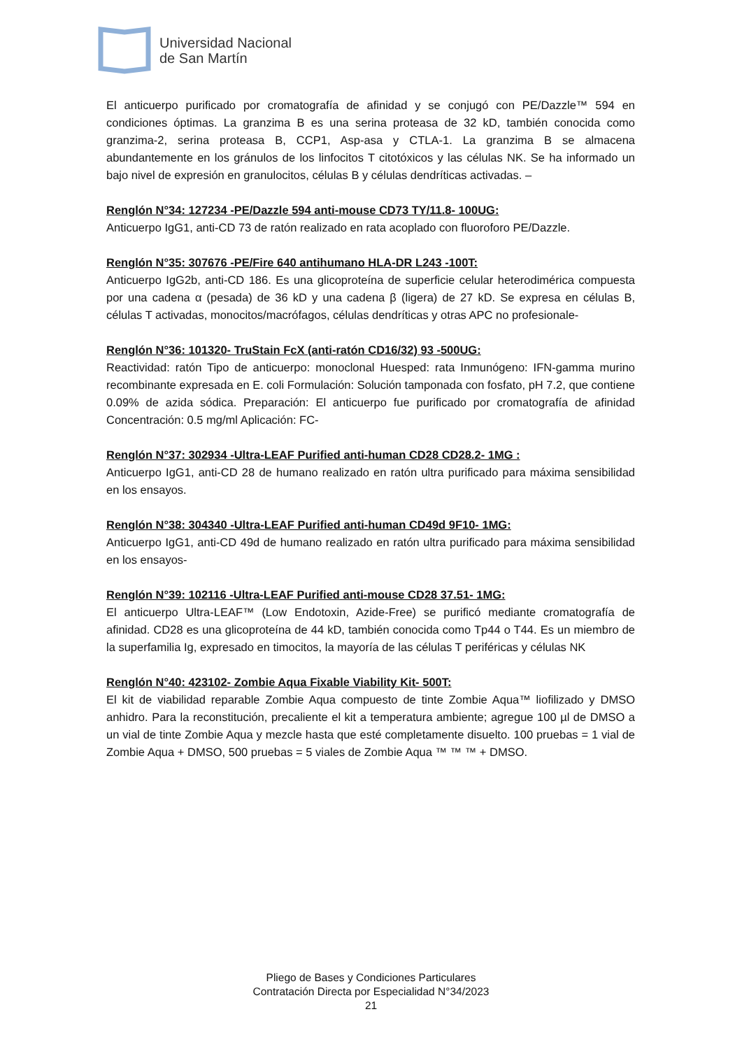Universidad Nacional
de San Martín
El anticuerpo purificado por cromatografía de afinidad y se conjugó con PE/Dazzle™ 594 en condiciones óptimas. La granzima B es una serina proteasa de 32 kD, también conocida como granzima-2, serina proteasa B, CCP1, Asp-asa y CTLA-1. La granzima B se almacena abundantemente en los gránulos de los linfocitos T citotóxicos y las células NK. Se ha informado un bajo nivel de expresión en granulocitos, células B y células dendríticas activadas. –
Renglón N°34: 127234 -PE/Dazzle 594 anti-mouse CD73 TY/11.8- 100UG:
Anticuerpo IgG1, anti-CD 73 de ratón realizado en rata acoplado con fluoroforo PE/Dazzle.
Renglón N°35: 307676 -PE/Fire 640 antihumano HLA-DR L243 -100T:
Anticuerpo IgG2b, anti-CD 186. Es una glicoproteína de superficie celular heterodimérica compuesta por una cadena α (pesada) de 36 kD y una cadena β (ligera) de 27 kD. Se expresa en células B, células T activadas, monocitos/macrófagos, células dendríticas y otras APC no profesionale-
Renglón N°36: 101320- TruStain FcX (anti-ratón CD16/32) 93 -500UG:
Reactividad: ratón Tipo de anticuerpo: monoclonal Huesped: rata Inmunógeno: IFN-gamma murino recombinante expresada en E. coli Formulación: Solución tamponada con fosfato, pH 7.2, que contiene 0.09% de azida sódica. Preparación: El anticuerpo fue purificado por cromatografía de afinidad Concentración: 0.5 mg/ml Aplicación: FC-
Renglón N°37: 302934 -Ultra-LEAF Purified anti-human CD28 CD28.2- 1MG :
Anticuerpo IgG1, anti-CD 28 de humano realizado en ratón ultra purificado para máxima sensibilidad en los ensayos.
Renglón N°38: 304340 -Ultra-LEAF Purified anti-human CD49d 9F10- 1MG:
Anticuerpo IgG1, anti-CD 49d de humano realizado en ratón ultra purificado para máxima sensibilidad en los ensayos-
Renglón N°39: 102116 -Ultra-LEAF Purified anti-mouse CD28 37.51- 1MG:
El anticuerpo Ultra-LEAF™ (Low Endotoxin, Azide-Free) se purificó mediante cromatografía de afinidad. CD28 es una glicoproteína de 44 kD, también conocida como Tp44 o T44. Es un miembro de la superfamilia Ig, expresado en timocitos, la mayoría de las células T periféricas y células NK
Renglón N°40: 423102- Zombie Aqua Fixable Viability Kit- 500T:
El kit de viabilidad reparable Zombie Aqua compuesto de tinte Zombie Aqua™ liofilizado y DMSO anhidro. Para la reconstitución, precaliente el kit a temperatura ambiente; agregue 100 µl de DMSO a un vial de tinte Zombie Aqua y mezcle hasta que esté completamente disuelto. 100 pruebas = 1 vial de Zombie Aqua + DMSO, 500 pruebas = 5 viales de Zombie Aqua ™ ™ ™ + DMSO.
Pliego de Bases y Condiciones Particulares
Contratación Directa por Especialidad N°34/2023
21